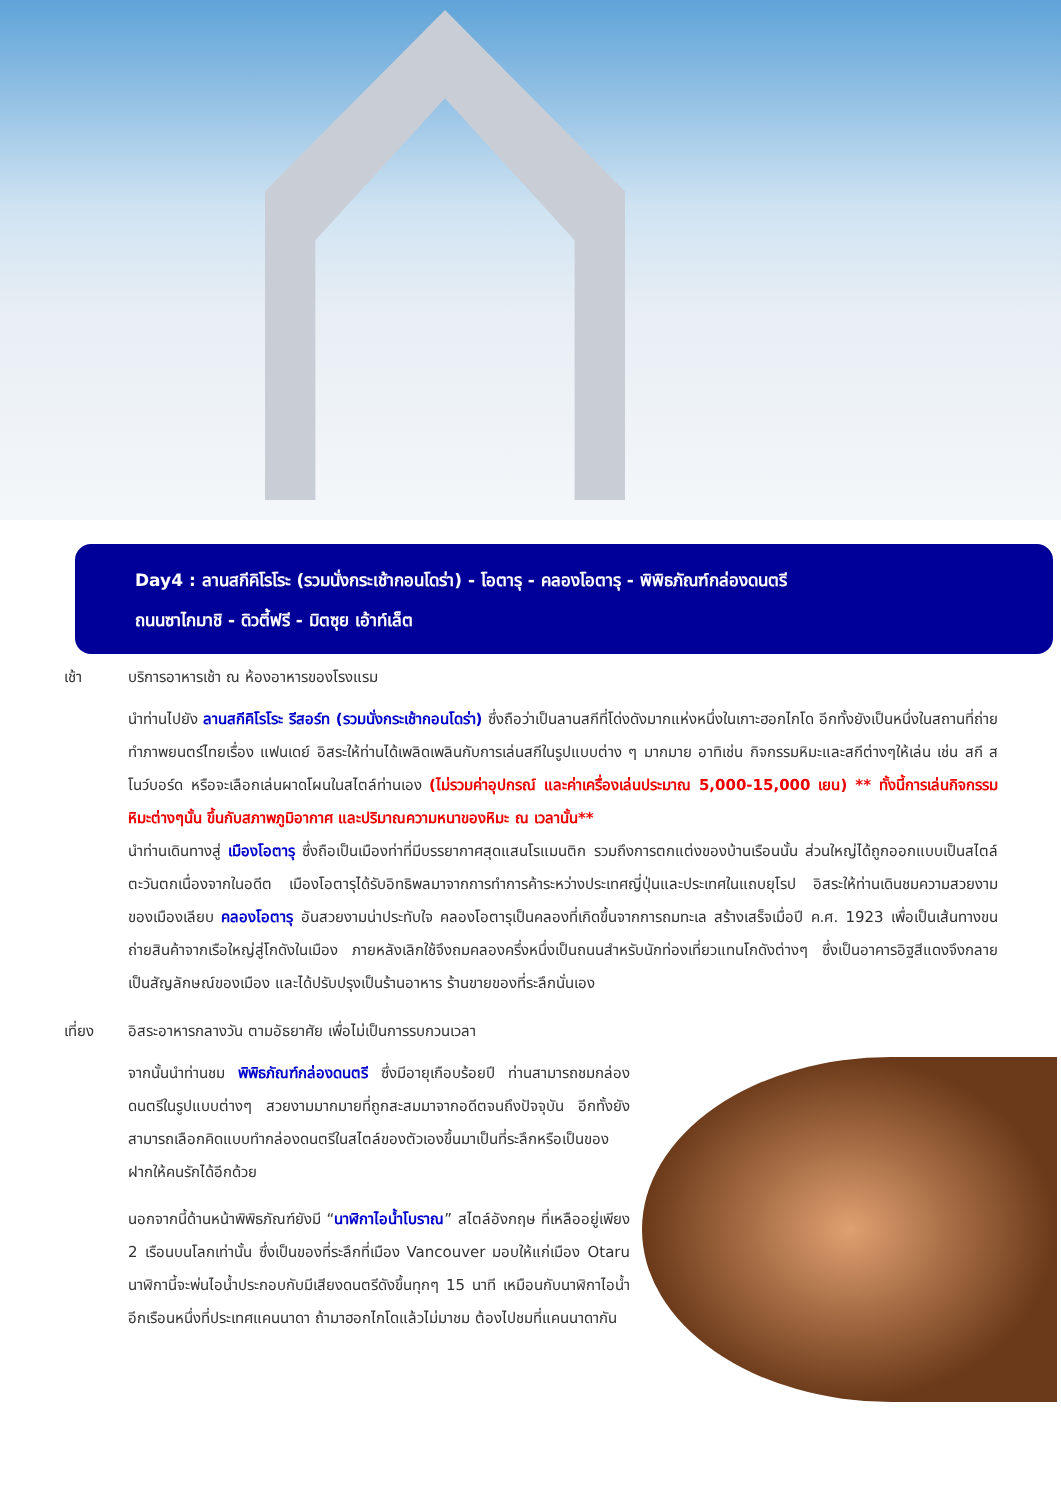Day4 : ลานสกีคิโรโระ (รวมนั่งกระเช้ากอนโดร่า) - โอตารุ - คลองโอตารุ - พิพิธภัณฑ์กล่องดนตรี
ถนนซาไกมาชิ - ดิวตี้ฟรี - มิตซุย เอ้าท์เล็ต
เช้า บริการอาหารเช้า ณ ห้องอาหารของโรงแรม
นำท่านไปยัง ลานสกีคิโรโระ รีสอร์ท (รวมนั่งกระเช้ากอนโดร่า) ซึ่งถือว่าเป็นลานสกีที่โด่งดังมากแห่งหนึ่งในเกาะฮอกไกโด อีกทั้งยังเป็นหนึ่งในสถานที่ถ่ายทำภาพยนตร์ไทยเรื่อง แฟนเดย์ อิสระให้ท่านได้เพลิดเพลินกับการเล่นสกีในรูปแบบต่าง ๆ มากมาย อาทิเช่น กิจกรรมหิมะและสกีต่างๆให้เล่น เช่น สกี สโนว์บอร์ด หรือจะเลือกเล่นผาดโผนในสไตล์ท่านเอง (ไม่รวมค่าอุปกรณ์ และค่าเครื่องเล่นประมาณ 5,000-15,000 เยน) ** ทั้งนี้การเล่นกิจกรรมหิมะต่างๆนั้น ขึ้นกับสภาพภูมิอากาศ และปริมาณความหนาของหิมะ ณ เวลานั้น**
นำท่านเดินทางสู่ เมืองโอตารุ ซึ่งถือเป็นเมืองท่าที่มีบรรยากาศสุดแสนโรแมนติก รวมถึงการตกแต่งของบ้านเรือนนั้น ส่วนใหญ่ได้ถูกออกแบบเป็นสไตล์ตะวันตกเนื่องจากในอดีต เมืองโอตารุได้รับอิทธิพลมาจากการทำการค้าระหว่างประเทศญี่ปุ่นและประเทศในแถบยุโรป อิสระให้ท่านเดินชมความสวยงามของเมืองเลียบ คลองโอตารุ อันสวยงามน่าประทับใจ คลองโอตารุเป็นคลองที่เกิดขึ้นจากการถมทะเล สร้างเสร็จเมื่อปี ค.ศ. 1923 เพื่อเป็นเส้นทางขนถ่ายสินค้าจากเรือใหญ่สู่โกดังในเมือง ภายหลังเลิกใช้จึงถมคลองครึ่งหนึ่งเป็นถนนสำหรับนักท่องเที่ยวแทนโกดังต่างๆ ซึ่งเป็นอาคารอิฐสีแดงจึงกลายเป็นสัญลักษณ์ของเมือง และได้ปรับปรุงเป็นร้านอาหาร ร้านขายของที่ระลึกนั่นเอง
เที่ยง อิสระอาหารกลางวัน ตามอัธยาศัย เพื่อไม่เป็นการรบกวนเวลา
จากนั้นนำท่านชม พิพิธภัณฑ์กล่องดนตรี ซึ่งมีอายุเกือบร้อยปี ท่านสามารถชมกล่องดนตรีในรูปแบบต่างๆ สวยงามมากมายที่ถูกสะสมมาจากอดีตจนถึงปัจจุบัน อีกทั้งยังสามารถเลือกคิดแบบทำกล่องดนตรีในสไตล์ของตัวเองขึ้นมาเป็นที่ระลึกหรือเป็นของฝากให้คนรักได้อีกด้วย
นอกจากนี้ด้านหน้าพิพิธภัณฑ์ยังมี “นาฬิกาไอน้ำโบราณ” สไตล์อังกฤษ ที่เหลืออยู่เพียง 2 เรือนบนโลกเท่านั้น ซึ่งเป็นของที่ระลึกที่เมือง Vancouver มอบให้แก่เมือง Otaru นาฬิกานี้จะพ่นไอน้ำประกอบกับมีเสียงดนตรีดังขึ้นทุกๆ 15 นาที เหมือนกับนาฬิกาไอน้ำอีกเรือนหนึ่งที่ประเทศแคนนาดา ถ้ามาฮอกไกโดแล้วไม่มาชม ต้องไปชมที่แคนนาดากัน